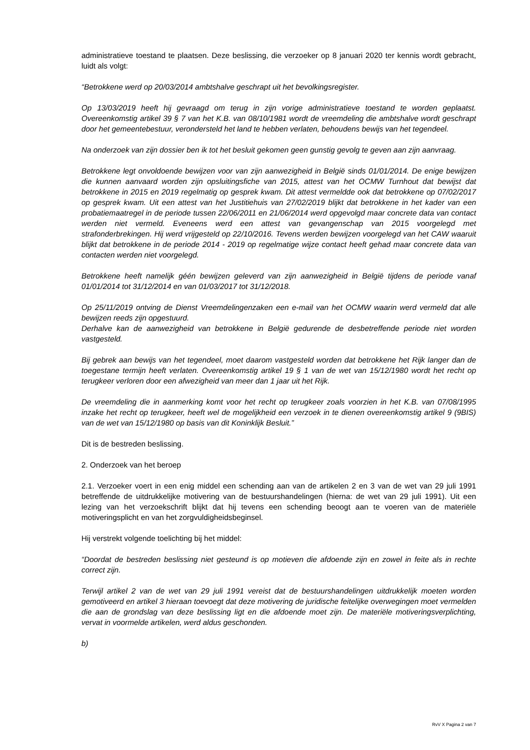administratieve toestand te plaatsen. Deze beslissing, die verzoeker op 8 januari 2020 ter kennis wordt gebracht, luidt als volgt:
“Betrokkene werd op 20/03/2014 ambtshalve geschrapt uit het bevolkingsregister.
Op 13/03/2019 heeft hij gevraagd om terug in zijn vorige administratieve toestand te worden geplaatst. Overeenkomstig artikel 39 § 7 van het K.B. van 08/10/1981 wordt de vreemdeling die ambtshalve wordt geschrapt door het gemeentebestuur, verondersteld het land te hebben verlaten, behoudens bewijs van het tegendeel.
Na onderzoek van zijn dossier ben ik tot het besluit gekomen geen gunstig gevolg te geven aan zijn aanvraag.
Betrokkene legt onvoldoende bewijzen voor van zijn aanwezigheid in België sinds 01/01/2014. De enige bewijzen die kunnen aanvaard worden zijn opsluitingsfiche van 2015, attest van het OCMW Turnhout dat bewijst dat betrokkene in 2015 en 2019 regelmatig op gesprek kwam. Dit attest vermeldde ook dat betrokkene op 07/02/2017 op gesprek kwam. Uit een attest van het Justitiehuis van 27/02/2019 blijkt dat betrokkene in het kader van een probatiemaatregel in de periode tussen 22/06/2011 en 21/06/2014 werd opgevolgd maar concrete data van contact werden niet vermeld. Eveneens werd een attest van gevangenschap van 2015 voorgelegd met strafonderbrekingen. Hij werd vrijgesteld op 22/10/2016. Tevens werden bewijzen voorgelegd van het CAW waaruit blijkt dat betrokkene in de periode 2014 - 2019 op regelmatige wijze contact heeft gehad maar concrete data van contacten werden niet voorgelegd.
Betrokkene heeft namelijk géén bewijzen geleverd van zijn aanwezigheid in België tijdens de periode vanaf 01/01/2014 tot 31/12/2014 en van 01/03/2017 tot 31/12/2018.
Op 25/11/2019 ontving de Dienst Vreemdelingenzaken een e-mail van het OCMW waarin werd vermeld dat alle bewijzen reeds zijn opgestuurd.
Derhalve kan de aanwezigheid van betrokkene in België gedurende de desbetreffende periode niet worden vastgesteld.
Bij gebrek aan bewijs van het tegendeel, moet daarom vastgesteld worden dat betrokkene het Rijk langer dan de toegestane termijn heeft verlaten. Overeenkomstig artikel 19 § 1 van de wet van 15/12/1980 wordt het recht op terugkeer verloren door een afwezigheid van meer dan 1 jaar uit het Rijk.
De vreemdeling die in aanmerking komt voor het recht op terugkeer zoals voorzien in het K.B. van 07/08/1995 inzake het recht op terugkeer, heeft wel de mogelijkheid een verzoek in te dienen overeenkomstig artikel 9 (9BIS) van de wet van 15/12/1980 op basis van dit Koninklijk Besluit.”
Dit is de bestreden beslissing.
2. Onderzoek van het beroep
2.1. Verzoeker voert in een enig middel een schending aan van de artikelen 2 en 3 van de wet van 29 juli 1991 betreffende de uitdrukkelijke motivering van de bestuurshandelingen (hierna: de wet van 29 juli 1991). Uit een lezing van het verzoekschrift blijkt dat hij tevens een schending beoogt aan te voeren van de materiële motiveringsplicht en van het zorgvuldigheidsbeginsel.
Hij verstrekt volgende toelichting bij het middel:
“Doordat de bestreden beslissing niet gesteund is op motieven die afdoende zijn en zowel in feite als in rechte correct zijn.
Terwijl artikel 2 van de wet van 29 juli 1991 vereist dat de bestuurshandelingen uitdrukkelijk moeten worden gemotiveerd en artikel 3 hieraan toevoegt dat deze motivering de juridische feitelijke overwegingen moet vermelden die aan de grondslag van deze beslissing ligt en die afdoende moet zijn. De materiële motiveringsverplichting, vervat in voormelde artikelen, werd aldus geschonden.
b)
RvV X Pagina 2 van 7